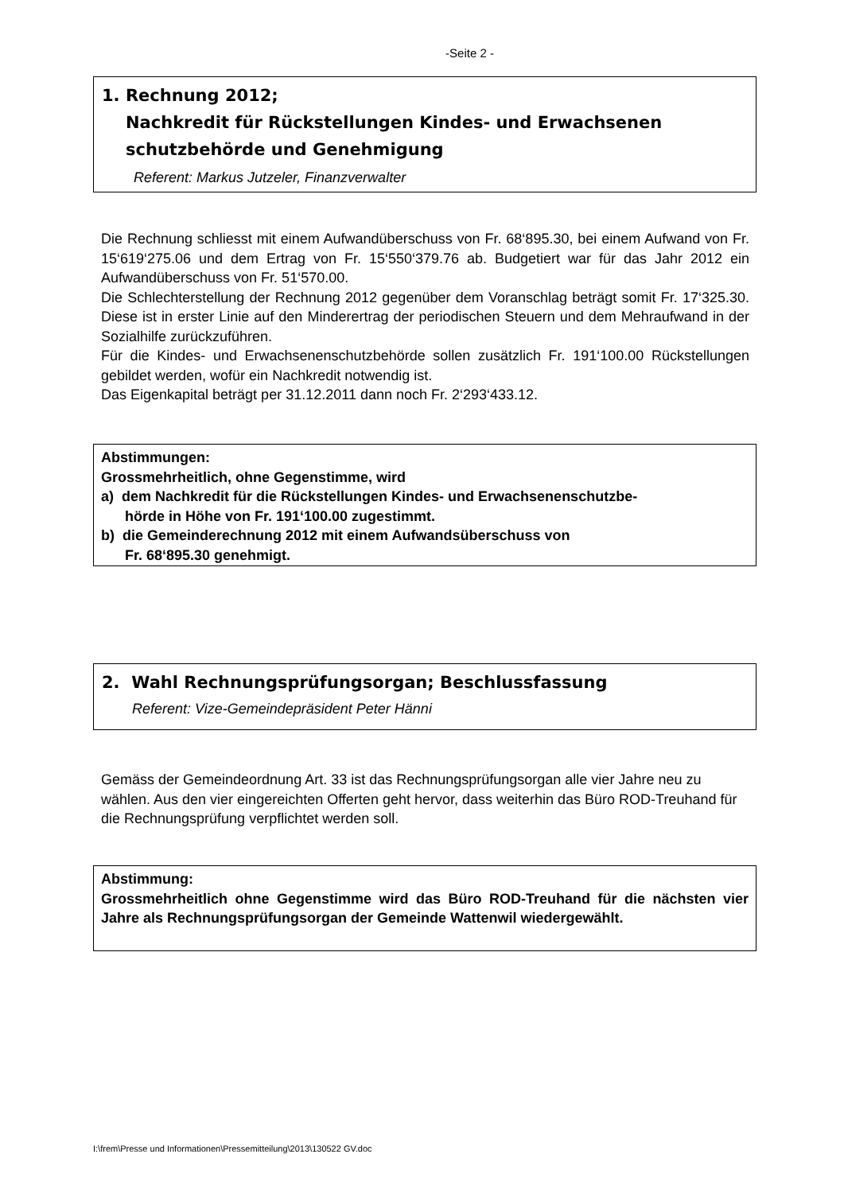-Seite 2 -
1. Rechnung 2012;
Nachkredit für Rückstellungen Kindes- und Erwachsenen schutzbehörde und Genehmigung
Referent: Markus Jutzeler, Finanzverwalter
Die Rechnung schliesst mit einem Aufwandüberschuss von Fr. 68‘895.30, bei einem Aufwand von Fr. 15‘619‘275.06 und dem Ertrag von Fr. 15‘550‘379.76 ab. Budgetiert war für das Jahr 2012 ein Aufwandüberschuss von Fr. 51‘570.00.
Die Schlechterstellung der Rechnung 2012 gegenüber dem Voranschlag beträgt somit Fr. 17‘325.30. Diese ist in erster Linie auf den Minderertrag der periodischen Steuern und dem Mehraufwand in der Sozialhilfe zurückzuführen.
Für die Kindes- und Erwachsenenschutzbehörde sollen zusätzlich Fr. 191‘100.00 Rückstellungen gebildet werden, wofür ein Nachkredit notwendig ist.
Das Eigenkapital beträgt per 31.12.2011 dann noch Fr. 2‘293‘433.12.
Abstimmungen:
Grossmehrheitlich, ohne Gegenstimme, wird
a) dem Nachkredit für die Rückstellungen Kindes- und Erwachsenenschutzbe-
hörde in Höhe von Fr. 191‘100.00 zugestimmt.
b) die Gemeinderechnung 2012 mit einem Aufwandsüberschuss von
Fr. 68‘895.30 genehmigt.
2. Wahl Rechnungsprüfungsorgan; Beschlussfassung
Referent: Vize-Gemeindepräsident Peter Hänni
Gemäss der Gemeindeordnung Art. 33 ist das Rechnungsprüfungsorgan alle vier Jahre neu zu wählen. Aus den vier eingereichten Offerten geht hervor, dass weiterhin das Büro ROD-Treuhand für die Rechnungsprüfung verpflichtet werden soll.
Abstimmung:
Grossmehrheitlich ohne Gegenstimme wird das Büro ROD-Treuhand für die nächsten vier Jahre als Rechnungsprüfungsorgan der Gemeinde Wattenwil wiedergewählt.
I:\frem\Presse und Informationen\Pressemitteilung\2013\130522 GV.doc